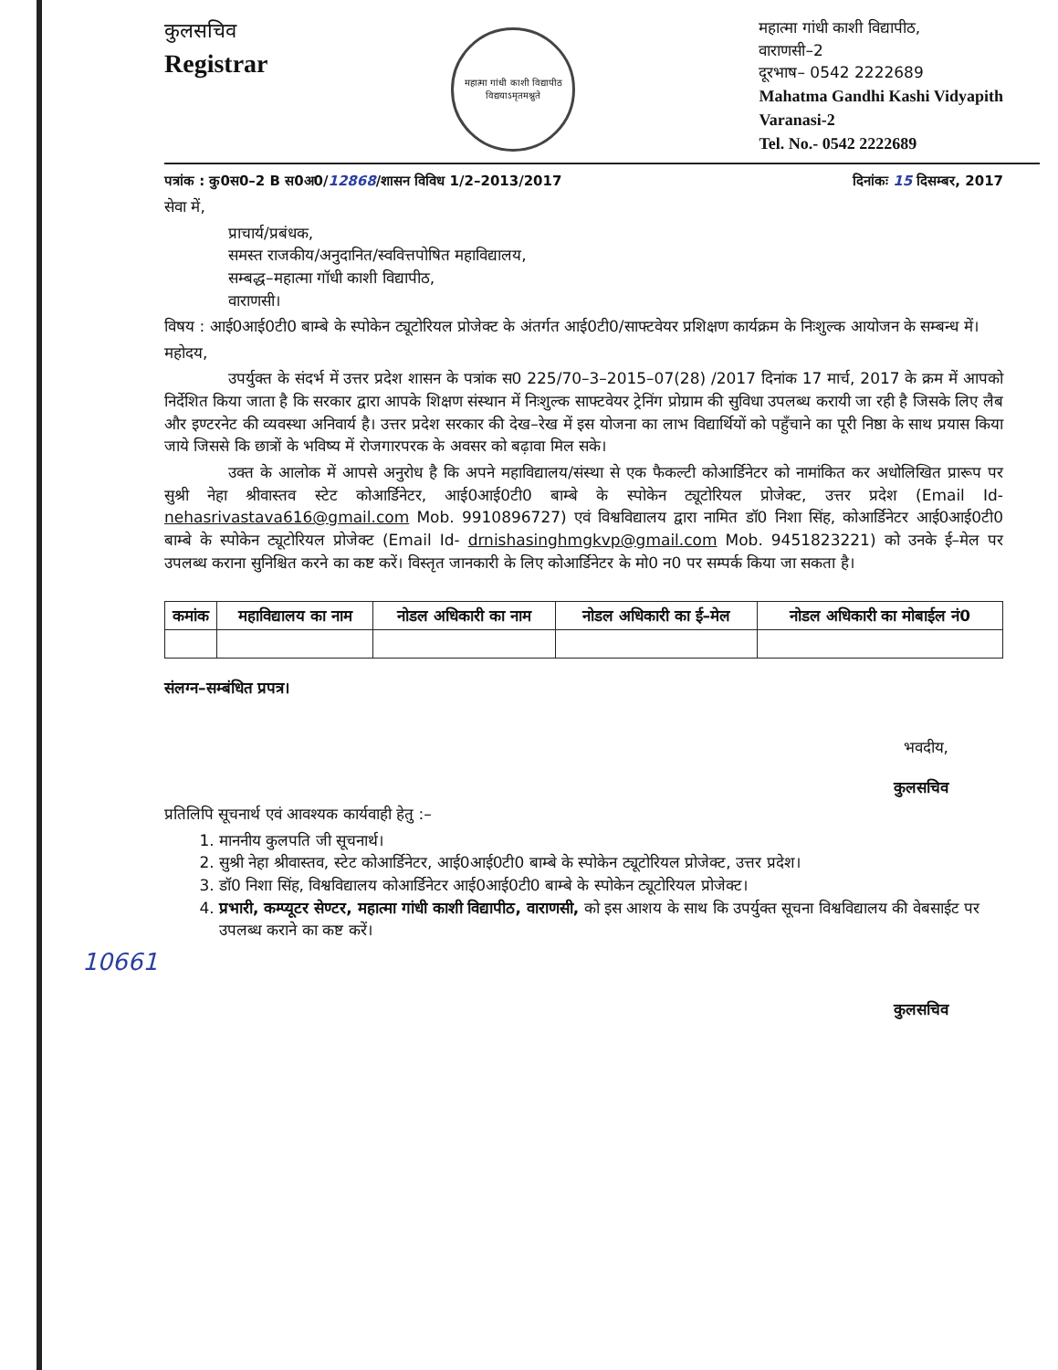कुलसचिव
Registrar
महात्मा गांधी काशी विद्यापीठ
विद्ययाऽमृतमश्नुते
महात्मा गांधी काशी विद्यापीठ,
वाराणसी–2
दूरभाष– 0542 2222689
Mahatma Gandhi Kashi Vidyapith
Varanasi-2
Tel. No.- 0542 2222689
पत्रांक : कु0स0–2 B स0अ0/12868/शासन विविध 1/2–2013/2017 दिनांकः 15 दिसम्बर, 2017
सेवा में,
प्राचार्य/प्रबंधक,
समस्त राजकीय/अनुदानित/स्ववित्तपोषित महाविद्यालय,
सम्बद्ध–महात्मा गॉधी काशी विद्यापीठ,
वाराणसी।
विषय : आई0आई0टी0 बाम्बे के स्पोकेन ट्यूटोरियल प्रोजेक्ट के अंतर्गत आई0टी0/साफ्टवेयर प्रशिक्षण कार्यक्रम के निःशुल्क आयोजन के सम्बन्ध में।
महोदय,
उपर्युक्त के संदर्भ में उत्तर प्रदेश शासन के पत्रांक स0 225/70–3–2015–07(28) /2017 दिनांक 17 मार्च, 2017 के क्रम में आपको निर्देशित किया जाता है कि सरकार द्वारा आपके शिक्षण संस्थान में निःशुल्क साफ्टवेयर ट्रेनिंग प्रोग्राम की सुविधा उपलब्ध करायी जा रही है जिसके लिए लैब और इण्टरनेट की व्यवस्था अनिवार्य है। उत्तर प्रदेश सरकार की देख–रेख में इस योजना का लाभ विद्यार्थियों को पहुँचाने का पूरी निष्ठा के साथ प्रयास किया जाये जिससे कि छात्रों के भविष्य में रोजगारपरक के अवसर को बढ़ावा मिल सके।
उक्त के आलोक में आपसे अनुरोध है कि अपने महाविद्यालय/संस्था से एक फैकल्टी कोआर्डिनेटर को नामांकित कर अधोलिखित प्रारूप पर सुश्री नेहा श्रीवास्तव स्टेट कोआर्डिनेटर, आई0आई0टी0 बाम्बे के स्पोकेन ट्यूटोरियल प्रोजेक्ट, उत्तर प्रदेश (Email Id- nehasrivastava616@gmail.com Mob. 9910896727) एवं विश्वविद्यालय द्वारा नामित डॉ0 निशा सिंह, कोआर्डिनेटर आई0आई0टी0 बाम्बे के स्पोकेन ट्यूटोरियल प्रोजेक्ट (Email Id- drnishasinghmgkvp@gmail.com Mob. 9451823221) को उनके ई–मेल पर उपलब्ध कराना सुनिश्चित करने का कष्ट करें। विस्तृत जानकारी के लिए कोआर्डिनेटर के मो0 न0 पर सम्पर्क किया जा सकता है।
| कमांक | महाविद्यालय का नाम | नोडल अधिकारी का नाम | नोडल अधिकारी का ई–मेल | नोडल अधिकारी का मोबाईल नं0 |
| --- | --- | --- | --- | --- |
संलग्न–सम्बंधित प्रपत्र।
भवदीय,
कुलसचिव
प्रतिलिपि सूचनार्थ एवं आवश्यक कार्यवाही हेतु :–
1. माननीय कुलपति जी सूचनार्थ।
2. सुश्री नेहा श्रीवास्तव, स्टेट कोआर्डिनेटर, आई0आई0टी0 बाम्बे के स्पोकेन ट्यूटोरियल प्रोजेक्ट, उत्तर प्रदेश।
3. डॉ0 निशा सिंह, विश्वविद्यालय कोआर्डिनेटर आई0आई0टी0 बाम्बे के स्पोकेन ट्यूटोरियल प्रोजेक्ट।
4. प्रभारी, कम्प्यूटर सेण्टर, महात्मा गांधी काशी विद्यापीठ, वाराणसी, को इस आशय के साथ कि उपर्युक्त सूचना विश्वविद्यालय की वेबसाईट पर उपलब्ध कराने का कष्ट करें।
10661
कुलसचिव